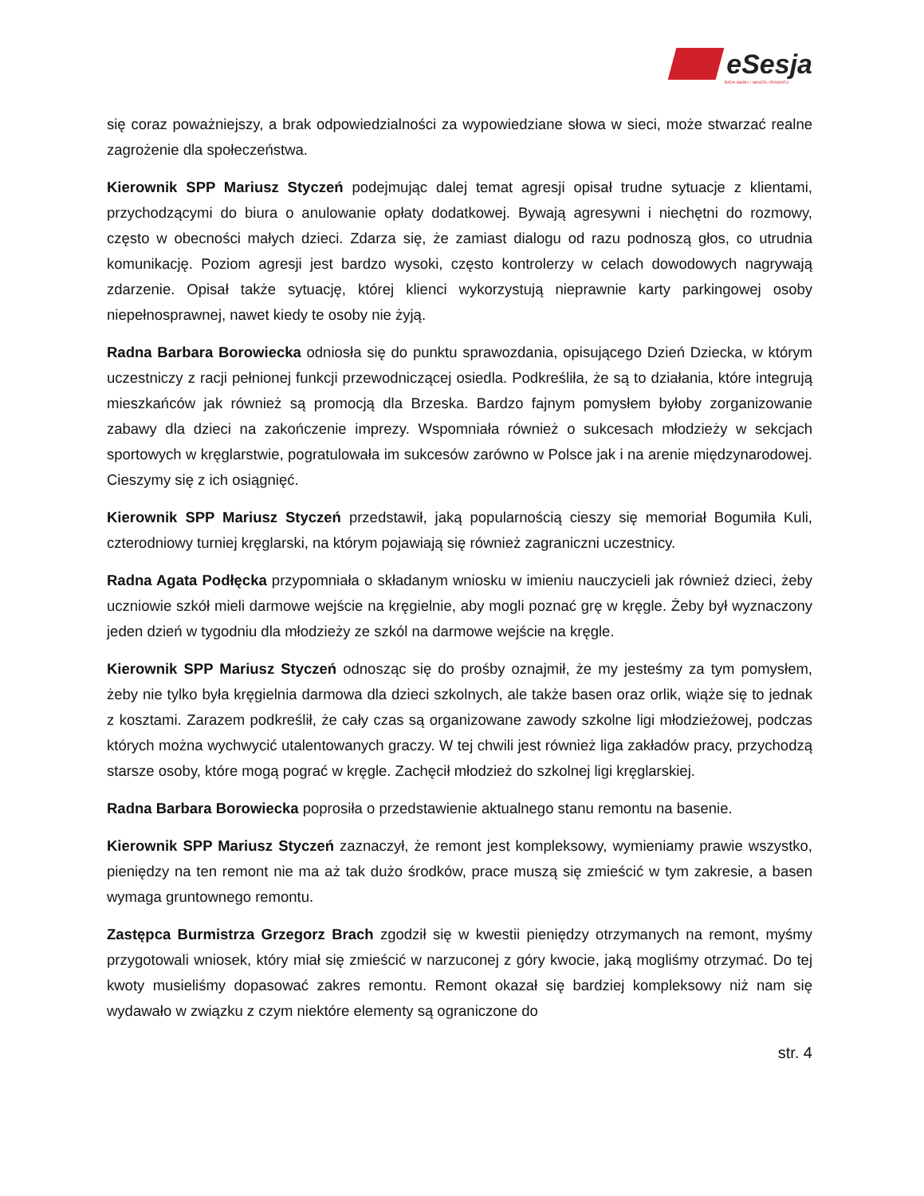eSesja
RADA GMINY / MIASTA / POWIATU
się coraz poważniejszy, a brak odpowiedzialności za wypowiedziane słowa w sieci, może stwarzać realne zagrożenie dla społeczeństwa.
Kierownik SPP Mariusz Styczeń podejmując dalej temat agresji opisał trudne sytuacje z klientami, przychodzącymi do biura o anulowanie opłaty dodatkowej. Bywają agresywni i niechętni do rozmowy, często w obecności małych dzieci. Zdarza się, że zamiast dialogu od razu podnoszą głos, co utrudnia komunikację. Poziom agresji jest bardzo wysoki, często kontrolerzy w celach dowodowych nagrywają zdarzenie. Opisał także sytuację, której klienci wykorzystują nieprawnie karty parkingowej osoby niepełnosprawnej, nawet kiedy te osoby nie żyją.
Radna Barbara Borowiecka odniosła się do punktu sprawozdania, opisującego Dzień Dziecka, w którym uczestniczy z racji pełnionej funkcji przewodniczącej osiedla. Podkreśliła, że są to działania, które integrują mieszkańców jak również są promocją dla Brzeska. Bardzo fajnym pomysłem byłoby zorganizowanie zabawy dla dzieci na zakończenie imprezy. Wspomniała również o sukcesach młodzieży w sekcjach sportowych w kręglarstwie, pogratulowała im sukcesów zarówno w Polsce jak i na arenie międzynarodowej. Cieszymy się z ich osiągnięć.
Kierownik SPP Mariusz Styczeń przedstawił, jaką popularnością cieszy się memoriał Bogumiła Kuli, czterodniowy turniej kręglarski, na którym pojawiają się również zagraniczni uczestnicy.
Radna Agata Podłęcka przypomniała o składanym wniosku w imieniu nauczycieli jak również dzieci, żeby uczniowie szkół mieli darmowe wejście na kręgielnie, aby mogli poznać grę w kręgle. Żeby był wyznaczony jeden dzień w tygodniu dla młodzieży ze szkól na darmowe wejście na kręgle.
Kierownik SPP Mariusz Styczeń odnosząc się do prośby oznajmił, że my jesteśmy za tym pomysłem, żeby nie tylko była kręgielnia darmowa dla dzieci szkolnych, ale także basen oraz orlik, wiąże się to jednak z kosztami. Zarazem podkreślił, że cały czas są organizowane zawody szkolne ligi młodzieżowej, podczas których można wychwycić utalentowanych graczy. W tej chwili jest również liga zakładów pracy, przychodzą starsze osoby, które mogą pograć w kręgle. Zachęcił młodzież do szkolnej ligi kręglarskiej.
Radna Barbara Borowiecka poprosiła o przedstawienie aktualnego stanu remontu na basenie.
Kierownik SPP Mariusz Styczeń zaznaczył, że remont jest kompleksowy, wymieniamy prawie wszystko, pieniędzy na ten remont nie ma aż tak dużo środków, prace muszą się zmieścić w tym zakresie, a basen wymaga gruntownego remontu.
Zastępca Burmistrza Grzegorz Brach zgodził się w kwestii pieniędzy otrzymanych na remont, myśmy przygotowali wniosek, który miał się zmieścić w narzuconej z góry kwocie, jaką mogliśmy otrzymać. Do tej kwoty musieliśmy dopasować zakres remontu. Remont okazał się bardziej kompleksowy niż nam się wydawało w związku z czym niektóre elementy są ograniczone do
str. 4